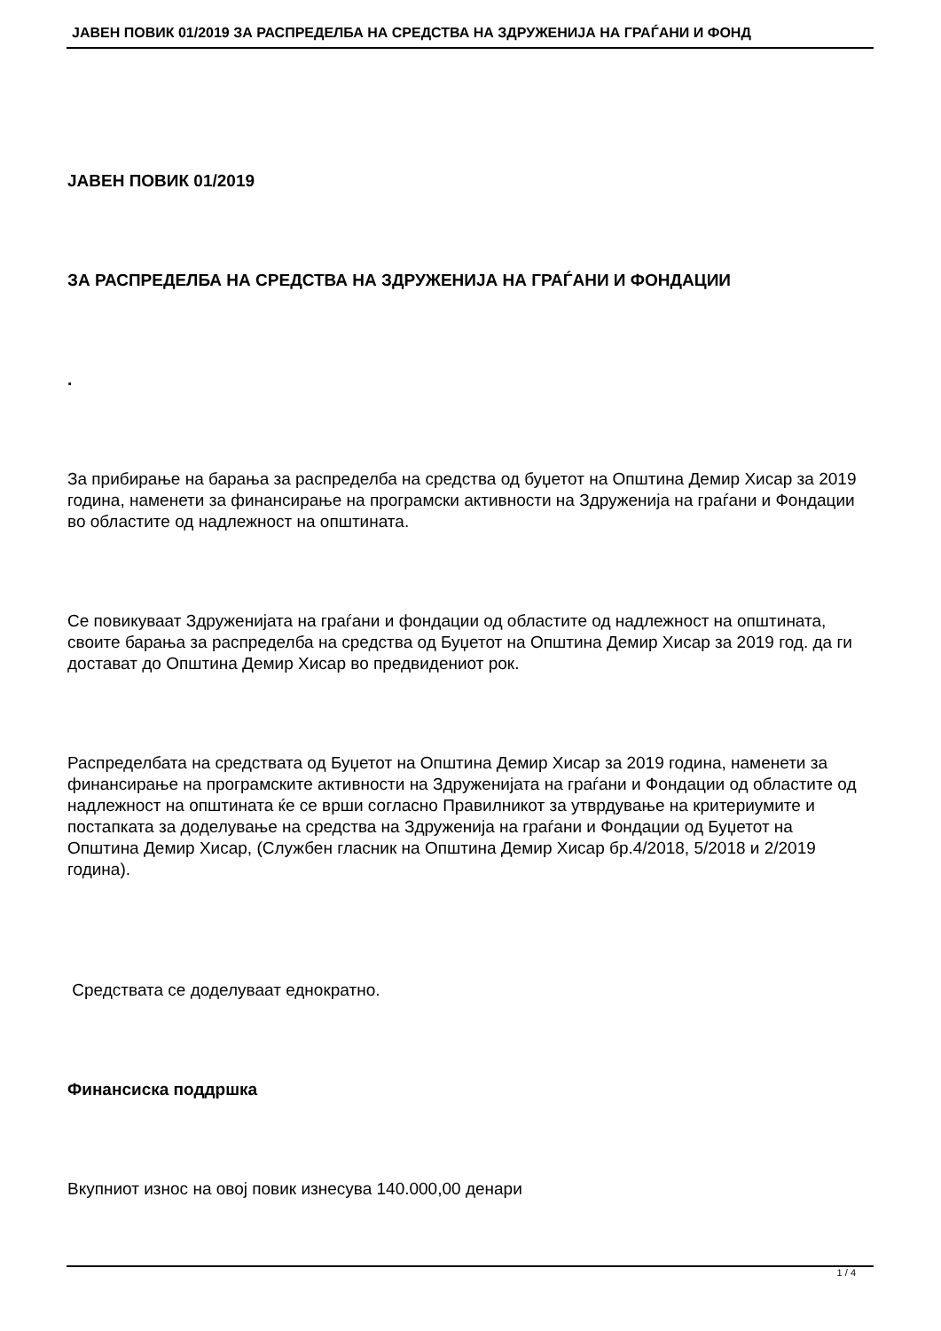JАВЕН ПОВИК 01/2019 ЗА РАСПРЕДЕЛБА НА СРЕДСТВА НА ЗДРУЖЕНИЈА НА ГРАЃАНИ И ФОНД
JАВЕН ПОВИК 01/2019
ЗА РАСПРЕДЕЛБА НА СРЕДСТВА НА ЗДРУЖЕНИЈА НА ГРАЃАНИ И ФОНДАЦИИ
.
За прибирање на барања за распределба на средства од буџетот на Општина Демир Хисар за 2019 година, наменети за финансирање на програмски активности на Здруженија на граѓани и Фондации во областите од надлежност на општината.
Се повикуваат Здруженијата на граѓани и фондации од областите од надлежност на општината, своите барања за распределба на средства од Буџетот на Општина Демир Хисар за 2019 год. да ги достават до Општина Демир Хисар во предвидениот рок.
Распределбата на средствата од Буџетот на Општина Демир Хисар за 2019 година, наменети за финансирање на програмските активности на Здруженијата на граѓани и Фондации од областите од надлежност на општината ќе се врши согласно Правилникот за утврдување на критериумите и постапката за доделување на средства на Здруженија на граѓани и Фондации од Буџетот на Општина Демир Хисар, (Службен гласник на Општина Демир Хисар бр.4/2018, 5/2018 и 2/2019 година).
Средствата се доделуваат еднократно.
Финансиска поддршка
Вкупниот износ на овој повик изнесува 140.000,00 денари
1 / 4